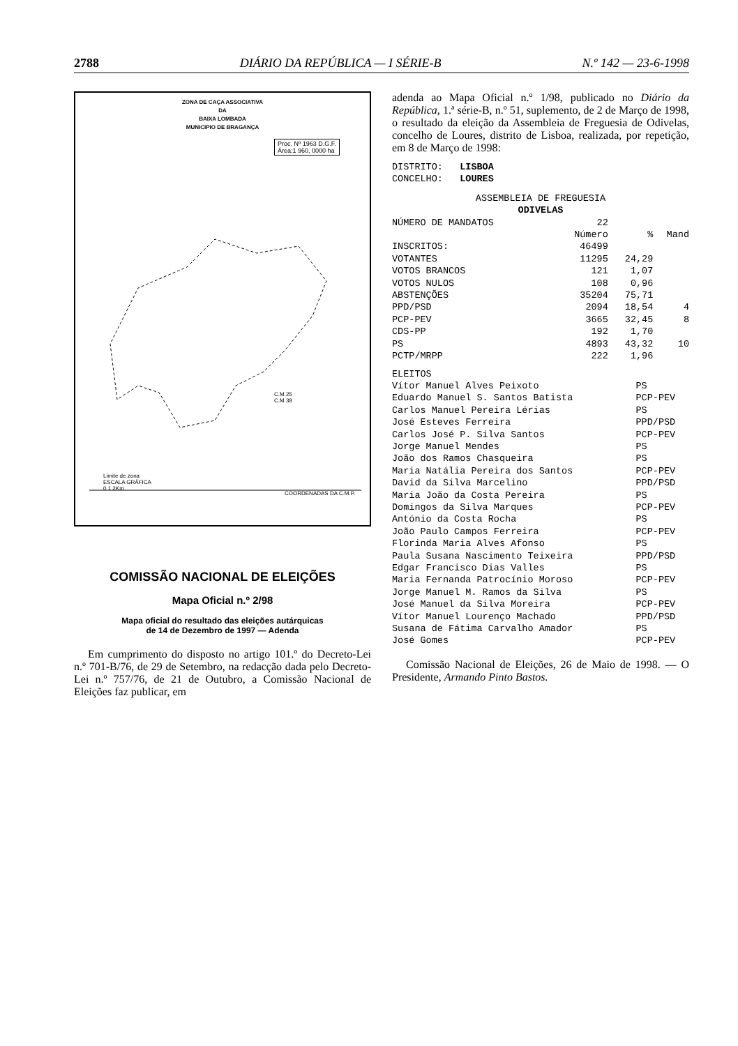2788 DIÁRIO DA REPÚBLICA — I SÉRIE-B N.º 142 — 23-6-1998
ZONA DE CAÇA ASSOCIATIVA
DA
BAIXA LOMBADA
MUNICIPIO DE BRAGANÇA
Proc. Nº 1963 D.G.F.
Área:1 960, 0000 ha
C.M.25
C.M.38
Limite de zona
ESCALA GRÁFICA
0 1 2Km
COORDENADAS DA C.M.P.
COMISSÃO NACIONAL DE ELEIÇÕES
Mapa Oficial n.º 2/98
Mapa oficial do resultado das eleições autárquicas
de 14 de Dezembro de 1997 — Adenda
Em cumprimento do disposto no artigo 101.º do Decreto-Lei n.º 701-B/76, de 29 de Setembro, na redacção dada pelo Decreto-Lei n.º 757/76, de 21 de Outubro, a Comissão Nacional de Eleições faz publicar, em
adenda ao Mapa Oficial n.º 1/98, publicado no Diário da República, 1.ª série-B, n.º 51, suplemento, de 2 de Março de 1998, o resultado da eleição da Assembleia de Freguesia de Odivelas, concelho de Loures, distrito de Lisboa, realizada, por repetição, em 8 de Março de 1998:
DISTRITO:   LISBOA
CONCELHO:   LOURES
| ASSEMBLEIA DE FREGUESIA ODIVELAS | | | |
| NÚMERO DE MANDATOS | 22 | | |
| | Número | % | Mand |
| INSCRITOS: | 46499 | | |
| VOTANTES | 11295 | 24,29 | |
| VOTOS BRANCOS | 121 | 1,07 | |
| VOTOS NULOS | 108 | 0,96 | |
| ABSTENÇÕES | 35204 | 75,71 | |
| PPD/PSD | 2094 | 18,54 | 4 |
| PCP-PEV | 3665 | 32,45 | 8 |
| CDS-PP | 192 | 1,70 | |
| PS | 4893 | 43,32 | 10 |
| PCTP/MRPP | 222 | 1,96 | |
| ELEITOS | |
| Vítor Manuel Alves Peixoto | PS |
| Eduardo Manuel S. Santos Batista | PCP-PEV |
| Carlos Manuel Pereira Lérias | PS |
| José Esteves Ferreira | PPD/PSD |
| Carlos José P. Silva Santos | PCP-PEV |
| Jorge Manuel Mendes | PS |
| João dos Ramos Chasqueira | PS |
| Maria Natália Pereira dos Santos | PCP-PEV |
| David da Silva Marcelino | PPD/PSD |
| Maria João da Costa Pereira | PS |
| Domingos da Silva Marques | PCP-PEV |
| António da Costa Rocha | PS |
| João Paulo Campos Ferreira | PCP-PEV |
| Florinda Maria Alves Afonso | PS |
| Paula Susana Nascimento Teixeira | PPD/PSD |
| Edgar Francisco Dias Valles | PS |
| Maria Fernanda Patrocínio Moroso | PCP-PEV |
| Jorge Manuel M. Ramos da Silva | PS |
| José Manuel da Silva Moreira | PCP-PEV |
| Vítor Manuel Lourenço Machado | PPD/PSD |
| Susana de Fátima Carvalho Amador | PS |
| José Gomes | PCP-PEV |
Comissão Nacional de Eleições, 26 de Maio de 1998. — O Presidente, Armando Pinto Bastos.